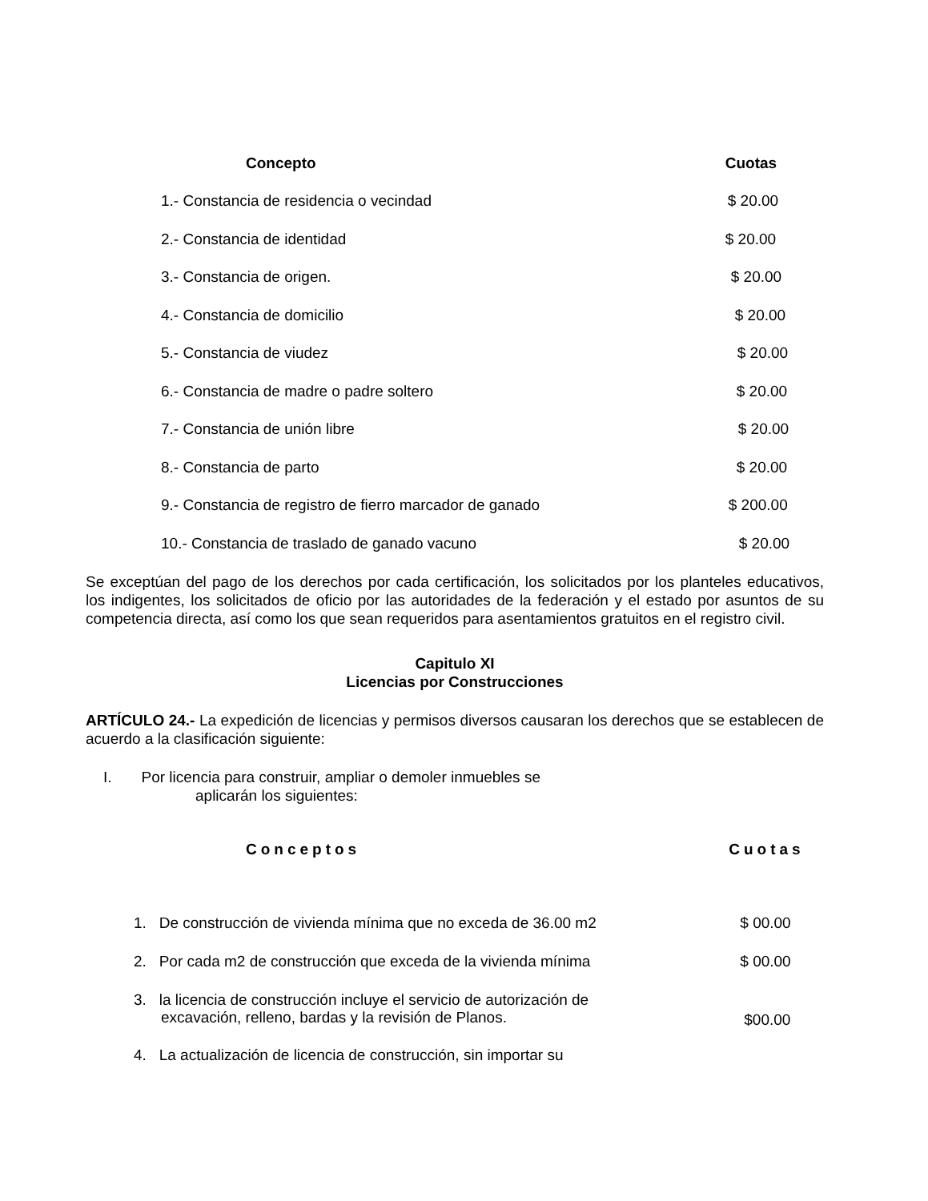| Concepto | Cuotas |
| --- | --- |
| 1.- Constancia de residencia o vecindad | $ 20.00 |
| 2.- Constancia de identidad | $ 20.00 |
| 3.- Constancia de origen. | $ 20.00 |
| 4.- Constancia de domicilio | $ 20.00 |
| 5.- Constancia de viudez | $ 20.00 |
| 6.- Constancia de madre o padre soltero | $ 20.00 |
| 7.- Constancia de unión libre | $ 20.00 |
| 8.- Constancia de parto | $ 20.00 |
| 9.- Constancia de registro de fierro marcador de ganado | $ 200.00 |
| 10.- Constancia de traslado de ganado vacuno | $ 20.00 |
Se exceptúan del pago de los derechos por cada certificación, los solicitados por los planteles educativos, los indigentes, los solicitados de oficio por las autoridades de la federación y el estado por asuntos de su competencia directa, así como los que sean requeridos para asentamientos gratuitos en el registro civil.
Capitulo XI
Licencias por Construcciones
ARTÍCULO 24.- La expedición de licencias y permisos diversos causaran los derechos que se establecen de acuerdo a la clasificación siguiente:
I. Por licencia para construir, ampliar o demoler inmuebles se
aplicarán los siguientes:
| Conceptos | Cuotas |
| --- | --- |
| 1. De construcción de vivienda mínima que no exceda de 36.00 m2 | $ 00.00 |
| 2. Por cada m2 de construcción que exceda de la vivienda mínima | $ 00.00 |
| 3. la licencia de construcción incluye el servicio de autorización de excavación, relleno, bardas y la revisión de Planos. | $00.00 |
| 4. La actualización de licencia de construcción, sin importar su | |